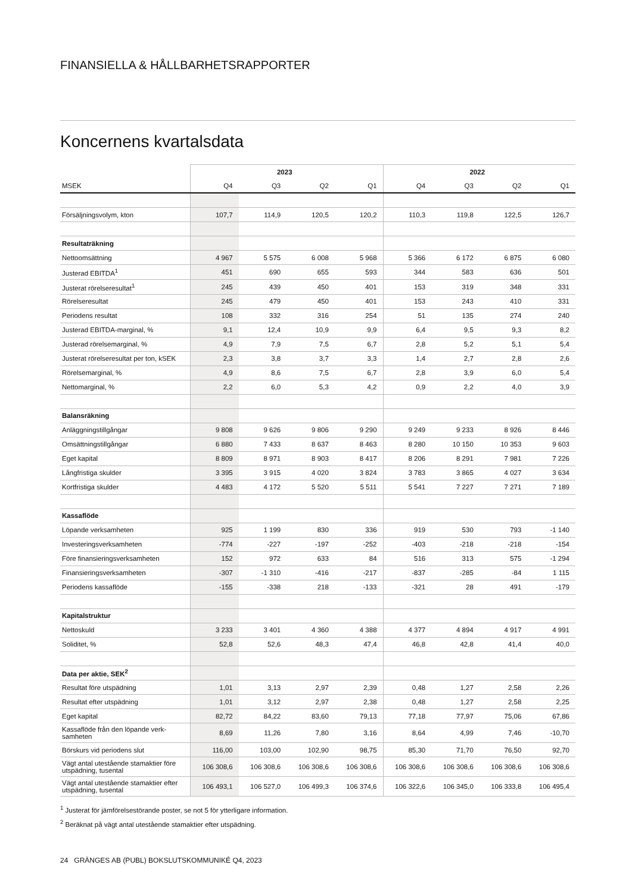FINANSIELLA & HÅLLBARHETSRAPPORTER
Koncernens kvartalsdata
| | 2023 | | | | 2022 | | | |
| --- | --- | --- | --- | --- | --- | --- | --- | --- |
| MSEK | Q4 | Q3 | Q2 | Q1 | Q4 | Q3 | Q2 | Q1 |
| Försäljningsvolym, kton | 107,7 | 114,9 | 120,5 | 120,2 | 110,3 | 119,8 | 122,5 | 126,7 |
| Resultaträkning | | | | | | | | |
| Nettoomsättning | 4 967 | 5 575 | 6 008 | 5 968 | 5 366 | 6 172 | 6 875 | 6 080 |
| Justerad EBITDA<sup>1</sup> | 451 | 690 | 655 | 593 | 344 | 583 | 636 | 501 |
| Justerat rörelseresultat<sup>1</sup> | 245 | 439 | 450 | 401 | 153 | 319 | 348 | 331 |
| Rörelseresultat | 245 | 479 | 450 | 401 | 153 | 243 | 410 | 331 |
| Periodens resultat | 108 | 332 | 316 | 254 | 51 | 135 | 274 | 240 |
| Justerad EBITDA-marginal, % | 9,1 | 12,4 | 10,9 | 9,9 | 6,4 | 9,5 | 9,3 | 8,2 |
| Justerad rörelsemarginal, % | 4,9 | 7,9 | 7,5 | 6,7 | 2,8 | 5,2 | 5,1 | 5,4 |
| Justerat rörelseresultat per ton, kSEK | 2,3 | 3,8 | 3,7 | 3,3 | 1,4 | 2,7 | 2,8 | 2,6 |
| Rörelsemarginal, % | 4,9 | 8,6 | 7,5 | 6,7 | 2,8 | 3,9 | 6,0 | 5,4 |
| Nettomarginal, % | 2,2 | 6,0 | 5,3 | 4,2 | 0,9 | 2,2 | 4,0 | 3,9 |
| Balansräkning | | | | | | | | |
| Anläggningstillgångar | 9 808 | 9 626 | 9 806 | 9 290 | 9 249 | 9 233 | 8 926 | 8 446 |
| Omsättningstillgångar | 6 880 | 7 433 | 8 637 | 8 463 | 8 280 | 10 150 | 10 353 | 9 603 |
| Eget kapital | 8 809 | 8 971 | 8 903 | 8 417 | 8 206 | 8 291 | 7 981 | 7 226 |
| Långfristiga skulder | 3 395 | 3 915 | 4 020 | 3 824 | 3 783 | 3 865 | 4 027 | 3 634 |
| Kortfristiga skulder | 4 483 | 4 172 | 5 520 | 5 511 | 5 541 | 7 227 | 7 271 | 7 189 |
| Kassaflöde | | | | | | | | |
| Löpande verksamheten | 925 | 1 199 | 830 | 336 | 919 | 530 | 793 | -1 140 |
| Investeringsverksamheten | -774 | -227 | -197 | -252 | -403 | -218 | -218 | -154 |
| Före finansieringsverksamheten | 152 | 972 | 633 | 84 | 516 | 313 | 575 | -1 294 |
| Finansieringsverksamheten | -307 | -1 310 | -416 | -217 | -837 | -285 | -84 | 1 115 |
| Periodens kassaflöde | -155 | -338 | 218 | -133 | -321 | 28 | 491 | -179 |
| Kapitalstruktur | | | | | | | | |
| Nettoskuld | 3 233 | 3 401 | 4 360 | 4 388 | 4 377 | 4 894 | 4 917 | 4 991 |
| Soliditet, % | 52,8 | 52,6 | 48,3 | 47,4 | 46,8 | 42,8 | 41,4 | 40,0 |
| Data per aktie, SEK<sup>2</sup> | | | | | | | | |
| Resultat före utspädning | 1,01 | 3,13 | 2,97 | 2,39 | 0,48 | 1,27 | 2,58 | 2,26 |
| Resultat efter utspädning | 1,01 | 3,12 | 2,97 | 2,38 | 0,48 | 1,27 | 2,58 | 2,25 |
| Eget kapital | 82,72 | 84,22 | 83,60 | 79,13 | 77,18 | 77,97 | 75,06 | 67,86 |
| Kassaflöde från den löpande verk-samheten | 8,69 | 11,26 | 7,80 | 3,16 | 8,64 | 4,99 | 7,46 | -10,70 |
| Börskurs vid periodens slut | 116,00 | 103,00 | 102,90 | 98,75 | 85,30 | 71,70 | 76,50 | 92,70 |
| Vägt antal utestående stamaktier före utspädning, tusental | 106 308,6 | 106 308,6 | 106 308,6 | 106 308,6 | 106 308,6 | 106 308,6 | 106 308,6 | 106 308,6 |
| Vägt antal utestående stamaktier efter utspädning, tusental | 106 493,1 | 106 527,0 | 106 499,3 | 106 374,6 | 106 322,6 | 106 345,0 | 106 333,8 | 106 495,4 |
<sup>1</sup> Justerat för jämförelsestörande poster, se not 5 för ytterligare information.
<sup>2</sup> Beräknat på vägt antal utestående stamaktier efter utspädning.
24 GRÄNGES AB (PUBL) BOKSLUTSKOMMUNIKÉ Q4, 2023